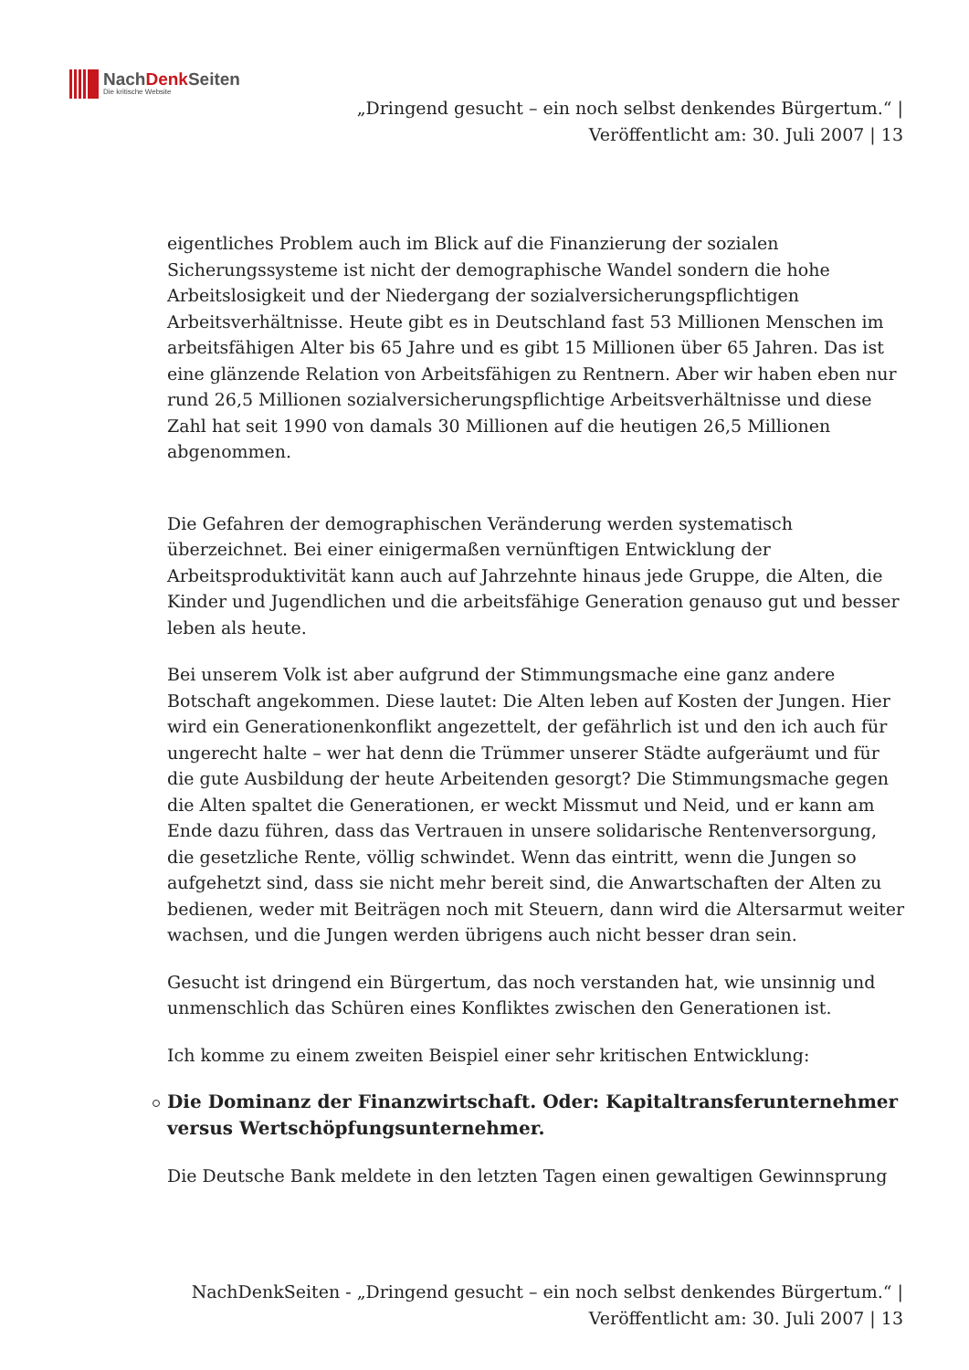NachDenk Seiten
Die kritische Website
„Dringend gesucht – ein noch selbst denkendes Bürgertum.“ |
Veröffentlicht am: 30. Juli 2007 | 13
eigentliches Problem auch im Blick auf die Finanzierung der sozialen Sicherungssysteme ist nicht der demographische Wandel sondern die hohe Arbeitslosigkeit und der Niedergang der sozialversicherungspflichtigen Arbeitsverhältnisse. Heute gibt es in Deutschland fast 53 Millionen Menschen im arbeitsfähigen Alter bis 65 Jahre und es gibt 15 Millionen über 65 Jahren. Das ist eine glänzende Relation von Arbeitsfähigen zu Rentnern. Aber wir haben eben nur rund 26,5 Millionen sozialversicherungspflichtige Arbeitsverhältnisse und diese Zahl hat seit 1990 von damals 30 Millionen auf die heutigen 26,5 Millionen abgenommen.
Die Gefahren der demographischen Veränderung werden systematisch überzeichnet. Bei einer einigermaßen vernünftigen Entwicklung der Arbeitsproduktivität kann auch auf Jahrzehnte hinaus jede Gruppe, die Alten, die Kinder und Jugendlichen und die arbeitsfähige Generation genauso gut und besser leben als heute.
Bei unserem Volk ist aber aufgrund der Stimmungsmache eine ganz andere Botschaft angekommen. Diese lautet: Die Alten leben auf Kosten der Jungen. Hier wird ein Generationenkonflikt angezettelt, der gefährlich ist und den ich auch für ungerecht halte – wer hat denn die Trümmer unserer Städte aufgeräumt und für die gute Ausbildung der heute Arbeitenden gesorgt? Die Stimmungsmache gegen die Alten spaltet die Generationen, er weckt Missmut und Neid, und er kann am Ende dazu führen, dass das Vertrauen in unsere solidarische Rentenversorgung, die gesetzliche Rente, völlig schwindet. Wenn das eintritt, wenn die Jungen so aufgehetzt sind, dass sie nicht mehr bereit sind, die Anwartschaften der Alten zu bedienen, weder mit Beiträgen noch mit Steuern, dann wird die Altersarmut weiter wachsen, und die Jungen werden übrigens auch nicht besser dran sein.
Gesucht ist dringend ein Bürgertum, das noch verstanden hat, wie unsinnig und unmenschlich das Schüren eines Konfliktes zwischen den Generationen ist.
Ich komme zu einem zweiten Beispiel einer sehr kritischen Entwicklung:
Die Dominanz der Finanzwirtschaft. Oder: Kapitaltransferunternehmer versus Wertschöpfungsunternehmer.
Die Deutsche Bank meldete in den letzten Tagen einen gewaltigen Gewinnsprung
NachDenkSeiten - „Dringend gesucht – ein noch selbst denkendes Bürgertum.“ |
Veröffentlicht am: 30. Juli 2007 | 13